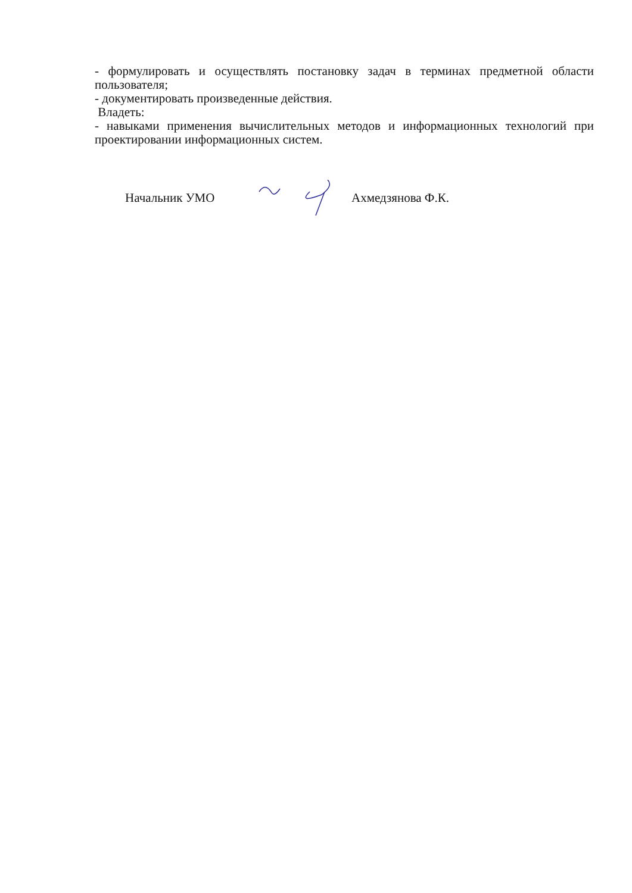- формулировать и осуществлять постановку задач в терминах предметной области пользователя;
- документировать произведенные действия.
Владеть:
- навыками применения вычислительных методов и информационных технологий при проектировании информационных систем.
Начальник УМО Ахмедзянова Ф.К.